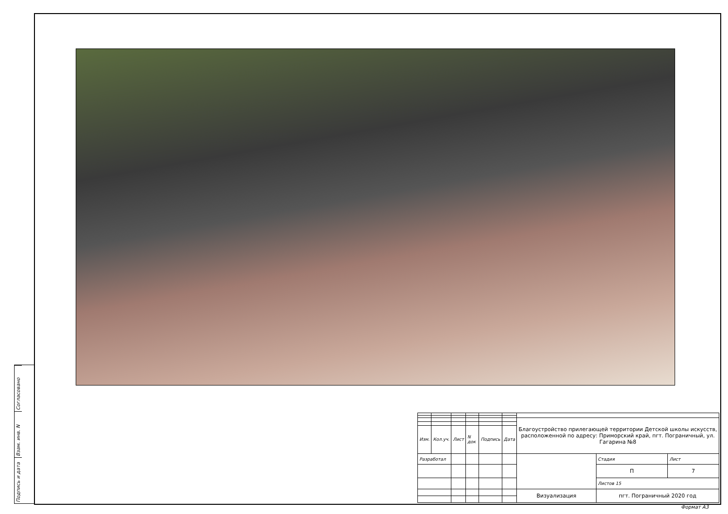Согласовано
Взам. инв. N
Подпись и дата
| | | | | | | Благоустройство прилегающей территории Детской школы искусств, расположенной по адресу: Приморский край, пгт. Пограничный, ул. Гагарина №8 | | |
| Изм. | Кол.уч. | Лист | N док | Подпись | Дата | | | |
| Разработал | | | | | | | Стадия | Лист |
| | | | | | | | П | 7 |
| | | | | | | | Листов 15 | |
| | | | | | | Визуализация | пгт. Пограничный 2020 год | |
Формат А3